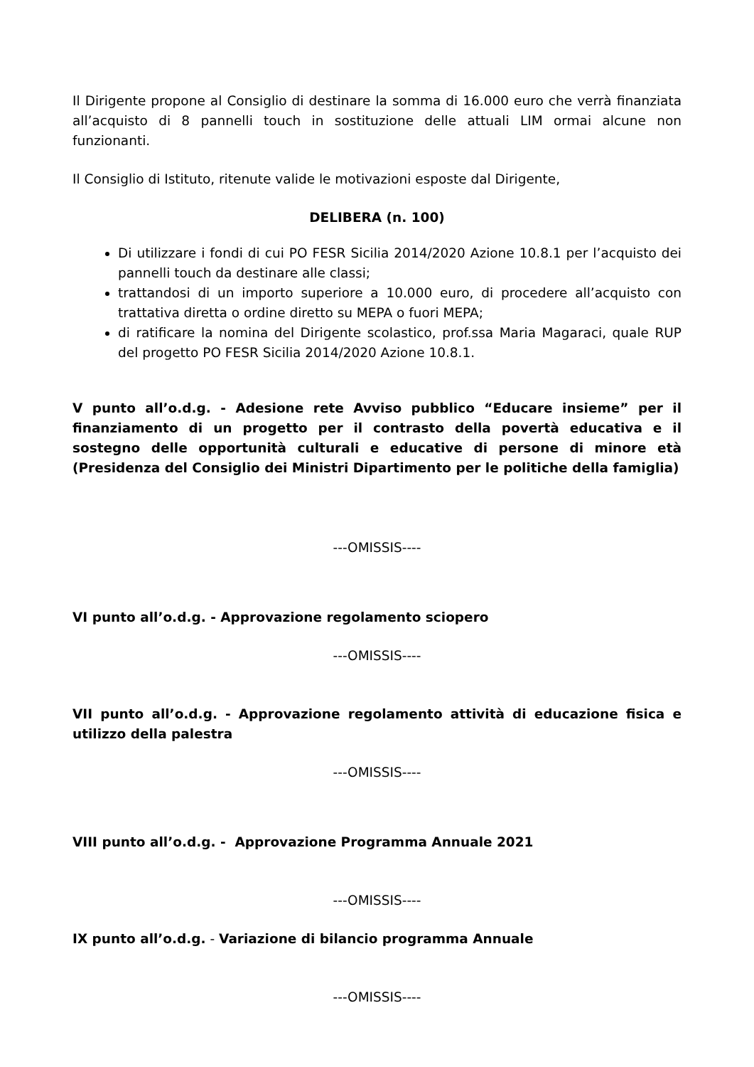Il Dirigente propone al Consiglio di destinare la somma di 16.000 euro che verrà finanziata all’acquisto di 8 pannelli touch in sostituzione delle attuali LIM ormai alcune non funzionanti.
Il Consiglio di Istituto, ritenute valide le motivazioni esposte dal Dirigente,
DELIBERA (n. 100)
Di utilizzare i fondi di cui PO FESR Sicilia 2014/2020 Azione 10.8.1 per l’acquisto dei pannelli touch da destinare alle classi;
trattandosi di un importo superiore a 10.000 euro, di procedere all’acquisto con trattativa diretta o ordine diretto su MEPA o fuori MEPA;
di ratificare la nomina del Dirigente scolastico, prof.ssa Maria Magaraci, quale RUP del progetto PO FESR Sicilia 2014/2020 Azione 10.8.1.
V punto all’o.d.g. - Adesione rete Avviso pubblico “Educare insieme” per il finanziamento di un progetto per il contrasto della povertà educativa e il sostegno delle opportunità culturali e educative di persone di minore età (Presidenza del Consiglio dei Ministri Dipartimento per le politiche della famiglia)
---OMISSIS----
VI punto all’o.d.g. - Approvazione regolamento sciopero
---OMISSIS----
VII punto all’o.d.g. - Approvazione regolamento attività di educazione fisica e utilizzo della palestra
---OMISSIS----
VIII punto all’o.d.g. - Approvazione Programma Annuale 2021
---OMISSIS----
IX punto all’o.d.g. - Variazione di bilancio programma Annuale
---OMISSIS----